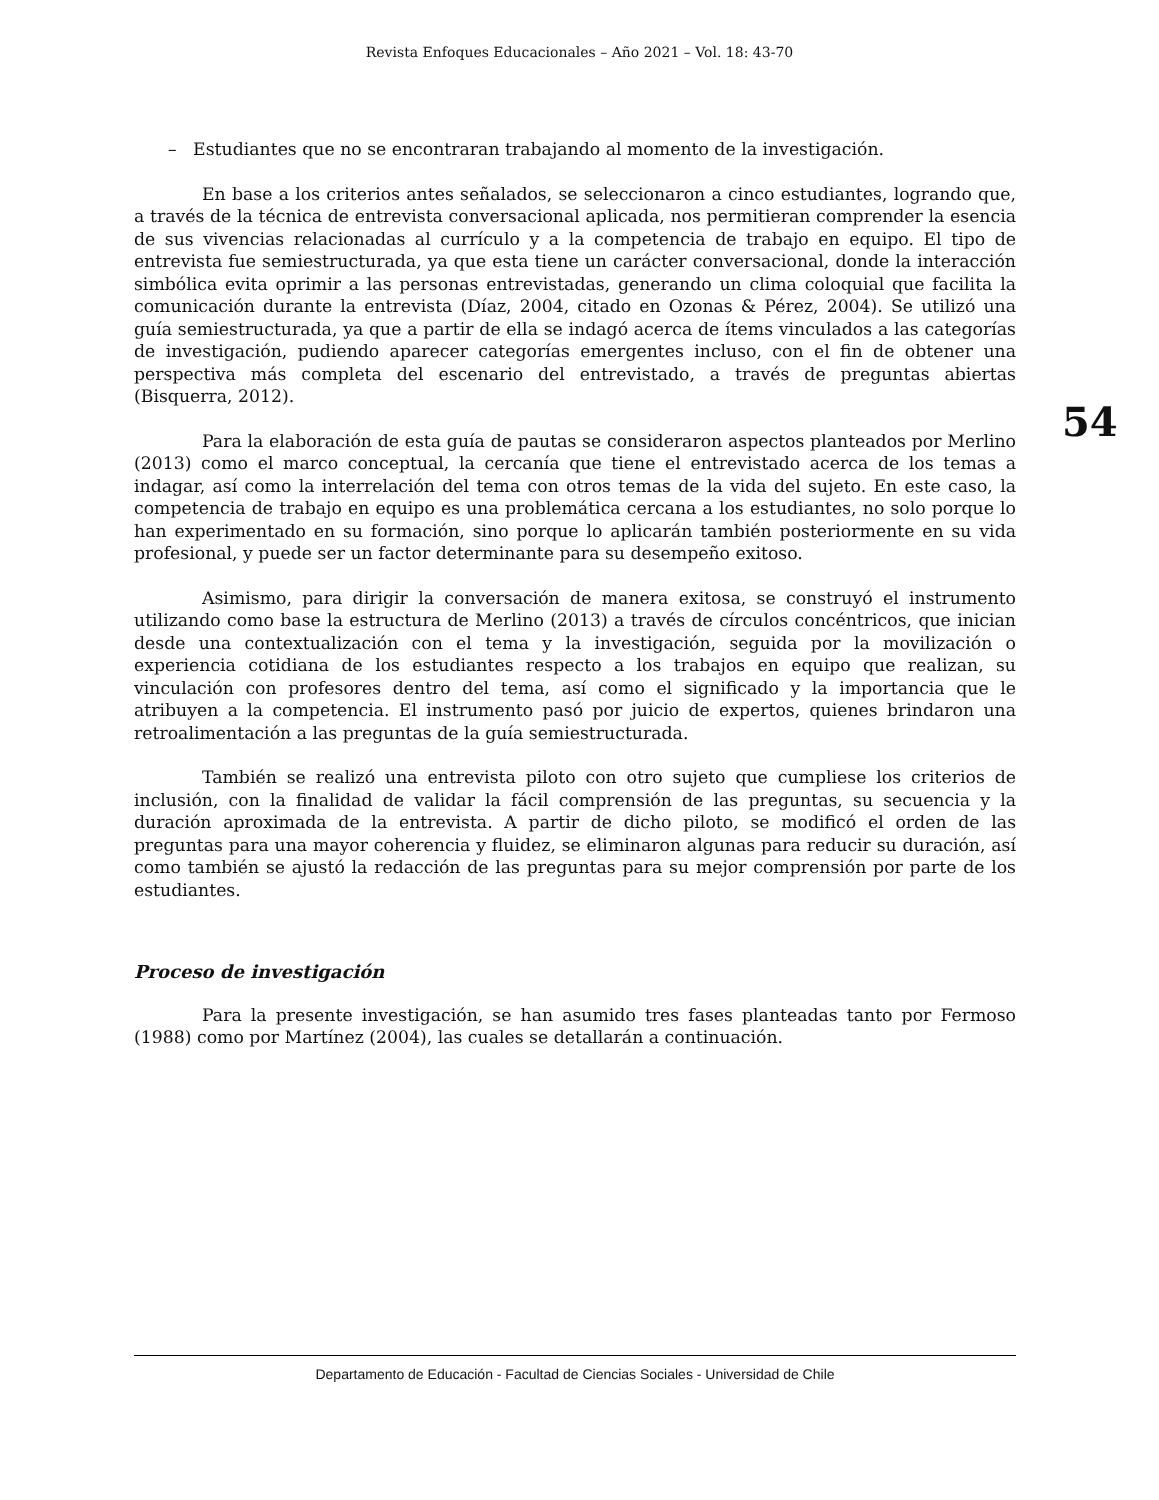Revista Enfoques Educacionales – Año 2021 – Vol. 18: 43-70
– Estudiantes que no se encontraran trabajando al momento de la investigación.
En base a los criterios antes señalados, se seleccionaron a cinco estudiantes, logrando que, a través de la técnica de entrevista conversacional aplicada, nos permitieran comprender la esencia de sus vivencias relacionadas al currículo y a la competencia de trabajo en equipo. El tipo de entrevista fue semiestructurada, ya que esta tiene un carácter conversacional, donde la interacción simbólica evita oprimir a las personas entrevistadas, generando un clima coloquial que facilita la comunicación durante la entrevista (Díaz, 2004, citado en Ozonas & Pérez, 2004). Se utilizó una guía semiestructurada, ya que a partir de ella se indagó acerca de ítems vinculados a las categorías de investigación, pudiendo aparecer categorías emergentes incluso, con el fin de obtener una perspectiva más completa del escenario del entrevistado, a través de preguntas abiertas (Bisquerra, 2012).
Para la elaboración de esta guía de pautas se consideraron aspectos planteados por Merlino (2013) como el marco conceptual, la cercanía que tiene el entrevistado acerca de los temas a indagar, así como la interrelación del tema con otros temas de la vida del sujeto. En este caso, la competencia de trabajo en equipo es una problemática cercana a los estudiantes, no solo porque lo han experimentado en su formación, sino porque lo aplicarán también posteriormente en su vida profesional, y puede ser un factor determinante para su desempeño exitoso.
Asimismo, para dirigir la conversación de manera exitosa, se construyó el instrumento utilizando como base la estructura de Merlino (2013) a través de círculos concéntricos, que inician desde una contextualización con el tema y la investigación, seguida por la movilización o experiencia cotidiana de los estudiantes respecto a los trabajos en equipo que realizan, su vinculación con profesores dentro del tema, así como el significado y la importancia que le atribuyen a la competencia. El instrumento pasó por juicio de expertos, quienes brindaron una retroalimentación a las preguntas de la guía semiestructurada.
También se realizó una entrevista piloto con otro sujeto que cumpliese los criterios de inclusión, con la finalidad de validar la fácil comprensión de las preguntas, su secuencia y la duración aproximada de la entrevista. A partir de dicho piloto, se modificó el orden de las preguntas para una mayor coherencia y fluidez, se eliminaron algunas para reducir su duración, así como también se ajustó la redacción de las preguntas para su mejor comprensión por parte de los estudiantes.
Proceso de investigación
Para la presente investigación, se han asumido tres fases planteadas tanto por Fermoso (1988) como por Martínez (2004), las cuales se detallarán a continuación.
54
Departamento de Educación - Facultad de Ciencias Sociales - Universidad de Chile